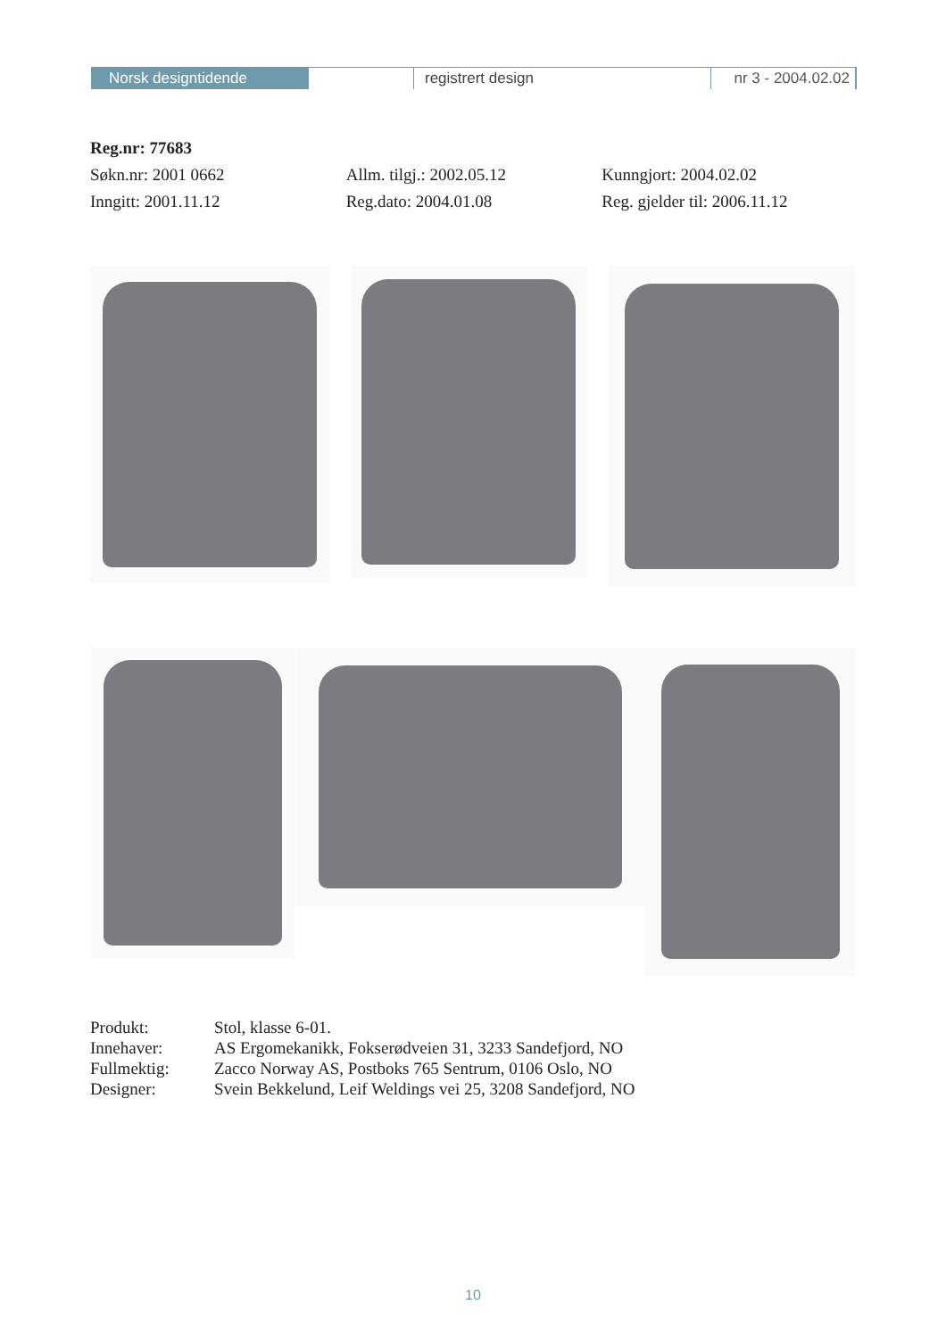Norsk designtidende registrert design nr 3 - 2004.02.02
Reg.nr: 77683
Søkn.nr: 2001 0662 Allm. tilgj.: 2002.05.12 Kunngjort: 2004.02.02
Inngitt: 2001.11.12 Reg.dato: 2004.01.08 Reg. gjelder til: 2006.11.12
Produkt: Stol, klasse 6-01.
Innehaver: AS Ergomekanikk, Fokserødveien 31, 3233 Sandefjord, NO
Fullmektig: Zacco Norway AS, Postboks 765 Sentrum, 0106 Oslo, NO
Designer: Svein Bekkelund, Leif Weldings vei 25, 3208 Sandefjord, NO
10